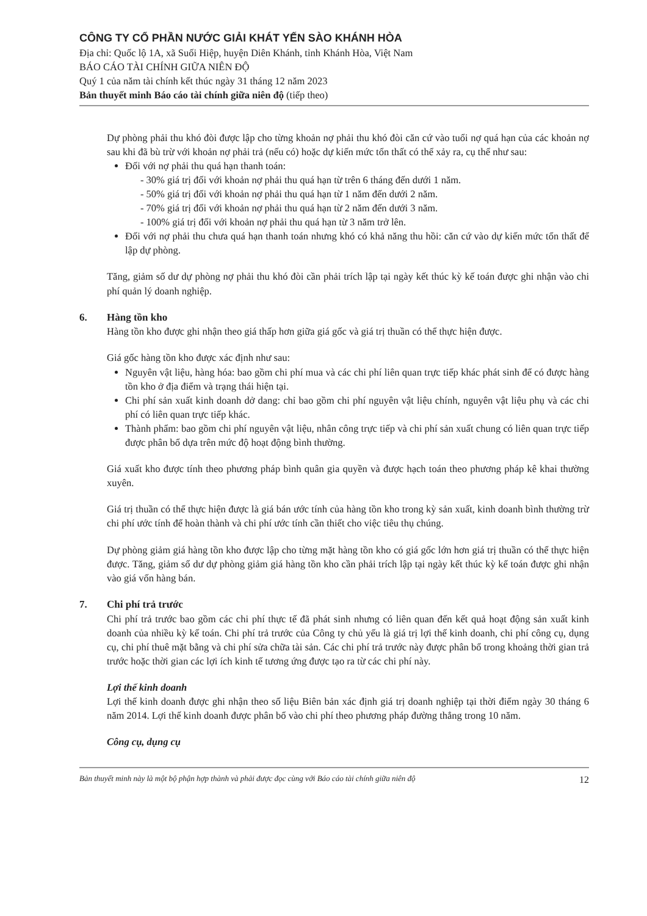CÔNG TY CỔ PHẦN NƯỚC GIẢI KHÁT YẾN SÀO KHÁNH HÒA
Địa chỉ: Quốc lộ 1A, xã Suối Hiệp, huyện Diên Khánh, tỉnh Khánh Hòa, Việt Nam
BÁO CÁO TÀI CHÍNH GIỮA NIÊN ĐỘ
Quý 1 của năm tài chính kết thúc ngày 31 tháng 12 năm 2023
Bản thuyết minh Báo cáo tài chính giữa niên độ (tiếp theo)
Dự phòng phải thu khó đòi được lập cho từng khoản nợ phải thu khó đòi căn cứ vào tuổi nợ quá hạn của các khoản nợ sau khi đã bù trừ với khoản nợ phải trả (nếu có) hoặc dự kiến mức tổn thất có thể xảy ra, cụ thể như sau:
Đối với nợ phải thu quá hạn thanh toán:
- 30% giá trị đối với khoản nợ phải thu quá hạn từ trên 6 tháng đến dưới 1 năm.
- 50% giá trị đối với khoản nợ phải thu quá hạn từ 1 năm đến dưới 2 năm.
- 70% giá trị đối với khoản nợ phải thu quá hạn từ 2 năm đến dưới 3 năm.
- 100% giá trị đối với khoản nợ phải thu quá hạn từ 3 năm trở lên.
Đối với nợ phải thu chưa quá hạn thanh toán nhưng khó có khả năng thu hồi: căn cứ vào dự kiến mức tổn thất để lập dự phòng.
Tăng, giảm số dư dự phòng nợ phải thu khó đòi cần phải trích lập tại ngày kết thúc kỳ kế toán được ghi nhận vào chi phí quản lý doanh nghiệp.
6. Hàng tồn kho
Hàng tồn kho được ghi nhận theo giá thấp hơn giữa giá gốc và giá trị thuần có thể thực hiện được.
Giá gốc hàng tồn kho được xác định như sau:
Nguyên vật liệu, hàng hóa: bao gồm chi phí mua và các chi phí liên quan trực tiếp khác phát sinh để có được hàng tồn kho ở địa điểm và trạng thái hiện tại.
Chi phí sản xuất kinh doanh dở dang: chỉ bao gồm chi phí nguyên vật liệu chính, nguyên vật liệu phụ và các chi phí có liên quan trực tiếp khác.
Thành phẩm: bao gồm chi phí nguyên vật liệu, nhân công trực tiếp và chi phí sản xuất chung có liên quan trực tiếp được phân bổ dựa trên mức độ hoạt động bình thường.
Giá xuất kho được tính theo phương pháp bình quân gia quyền và được hạch toán theo phương pháp kê khai thường xuyên.
Giá trị thuần có thể thực hiện được là giá bán ước tính của hàng tồn kho trong kỳ sản xuất, kinh doanh bình thường trừ chi phí ước tính để hoàn thành và chi phí ước tính cần thiết cho việc tiêu thụ chúng.
Dự phòng giảm giá hàng tồn kho được lập cho từng mặt hàng tồn kho có giá gốc lớn hơn giá trị thuần có thể thực hiện được. Tăng, giảm số dư dự phòng giảm giá hàng tồn kho cần phải trích lập tại ngày kết thúc kỳ kế toán được ghi nhận vào giá vốn hàng bán.
7. Chi phí trả trước
Chi phí trả trước bao gồm các chi phí thực tế đã phát sinh nhưng có liên quan đến kết quả hoạt động sản xuất kinh doanh của nhiều kỳ kế toán. Chi phí trả trước của Công ty chủ yếu là giá trị lợi thế kinh doanh, chi phí công cụ, dụng cụ, chi phí thuê mặt bằng và chi phí sửa chữa tài sản. Các chi phí trả trước này được phân bổ trong khoảng thời gian trả trước hoặc thời gian các lợi ích kinh tế tương ứng được tạo ra từ các chi phí này.
Lợi thế kinh doanh
Lợi thế kinh doanh được ghi nhận theo số liệu Biên bản xác định giá trị doanh nghiệp tại thời điểm ngày 30 tháng 6 năm 2014. Lợi thế kinh doanh được phân bổ vào chi phí theo phương pháp đường thẳng trong 10 năm.
Công cụ, dụng cụ
Bản thuyết minh này là một bộ phận hợp thành và phải được đọc cùng với Báo cáo tài chính giữa niên độ 12